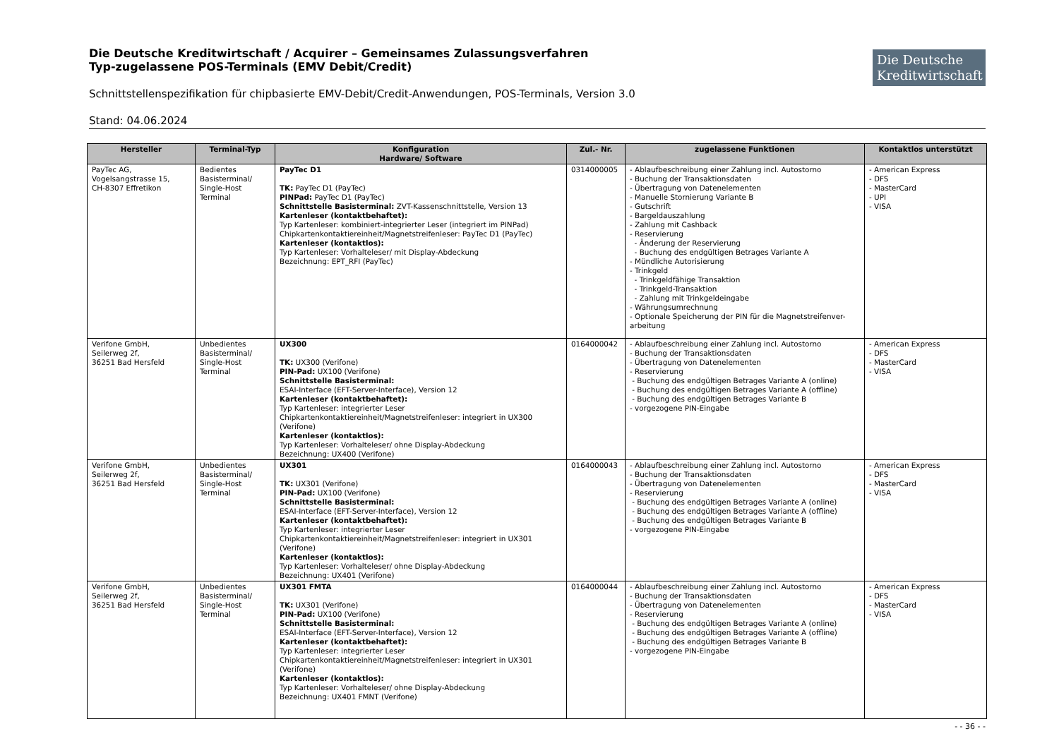Die Deutsche
Kreditwirtschaft
Die Deutsche Kreditwirtschaft / Acquirer – Gemeinsames Zulassungsverfahren
Typ-zugelassene POS-Terminals (EMV Debit/Credit)
Schnittstellenspezifikation für chipbasierte EMV-Debit/Credit-Anwendungen, POS-Terminals, Version 3.0
Stand: 04.06.2024
| Hersteller | Terminal-Typ | Konfiguration Hardware/ Software | Zul.- Nr. | zugelassene Funktionen | Kontaktlos unterstützt |
| --- | --- | --- | --- | --- | --- |
| PayTec AG, Vogelsangstrasse 15, CH-8307 Effretikon | Bedientes Basisterminal/ Single-Host Terminal | PayTec D1 TK: PayTec D1 (PayTec) PINPad: PayTec D1 (PayTec) Schnittstelle Basisterminal: ZVT-Kassenschnittstelle, Version 13 Kartenleser (kontaktbehaftet): Typ Kartenleser: kombiniert-integrierter Leser (integriert im PINPad) Chipkartenkontaktiereinheit/Magnetstreifenleser: PayTec D1 (PayTec) Kartenleser (kontaktlos): Typ Kartenleser: Vorhalteleser/ mit Display-Abdeckung Bezeichnung: EPT_RFI (PayTec) | 0314000005 | - Ablaufbeschreibung einer Zahlung incl. Autostorno - Buchung der Transaktionsdaten - Übertragung von Datenelementen - Manuelle Stornierung Variante B - Gutschrift - Bargeldauszahlung - Zahlung mit Cashback - Reservierung - Änderung der Reservierung - Buchung des endgültigen Betrages Variante A - Mündliche Autorisierung - Trinkgeld - Trinkgeldfähige Transaktion - Trinkgeld-Transaktion - Zahlung mit Trinkgeldeingabe - Währungsumrechnung - Optionale Speicherung der PIN für die Magnetstreifenver-arbeitung | - American Express - DFS - MasterCard - UPI - VISA |
| Verifone GmbH, Seilerweg 2f, 36251 Bad Hersfeld | Unbedientes Basisterminal/ Single-Host Terminal | UX300 TK: UX300 (Verifone) PIN-Pad: UX100 (Verifone) Schnittstelle Basisterminal: ESAI-Interface (EFT-Server-Interface), Version 12 Kartenleser (kontaktbehaftet): Typ Kartenleser: integrierter Leser Chipkartenkontaktiereinheit/Magnetstreifenleser: integriert in UX300 (Verifone) Kartenleser (kontaktlos): Typ Kartenleser: Vorhalteleser/ ohne Display-Abdeckung Bezeichnung: UX400 (Verifone) | 0164000042 | - Ablaufbeschreibung einer Zahlung incl. Autostorno - Buchung der Transaktionsdaten - Übertragung von Datenelementen - Reservierung - Buchung des endgültigen Betrages Variante A (online) - Buchung des endgültigen Betrages Variante A (offline) - Buchung des endgültigen Betrages Variante B - vorgezogene PIN-Eingabe | - American Express - DFS - MasterCard - VISA |
| Verifone GmbH, Seilerweg 2f, 36251 Bad Hersfeld | Unbedientes Basisterminal/ Single-Host Terminal | UX301 TK: UX301 (Verifone) PIN-Pad: UX100 (Verifone) Schnittstelle Basisterminal: ESAI-Interface (EFT-Server-Interface), Version 12 Kartenleser (kontaktbehaftet): Typ Kartenleser: integrierter Leser Chipkartenkontaktiereinheit/Magnetstreifenleser: integriert in UX301 (Verifone) Kartenleser (kontaktlos): Typ Kartenleser: Vorhalteleser/ ohne Display-Abdeckung Bezeichnung: UX401 (Verifone) | 0164000043 | - Ablaufbeschreibung einer Zahlung incl. Autostorno - Buchung der Transaktionsdaten - Übertragung von Datenelementen - Reservierung - Buchung des endgültigen Betrages Variante A (online) - Buchung des endgültigen Betrages Variante A (offline) - Buchung des endgültigen Betrages Variante B - vorgezogene PIN-Eingabe | - American Express - DFS - MasterCard - VISA |
| Verifone GmbH, Seilerweg 2f, 36251 Bad Hersfeld | Unbedientes Basisterminal/ Single-Host Terminal | UX301 FMTA TK: UX301 (Verifone) PIN-Pad: UX100 (Verifone) Schnittstelle Basisterminal: ESAI-Interface (EFT-Server-Interface), Version 12 Kartenleser (kontaktbehaftet): Typ Kartenleser: integrierter Leser Chipkartenkontaktiereinheit/Magnetstreifenleser: integriert in UX301 (Verifone) Kartenleser (kontaktlos): Typ Kartenleser: Vorhalteleser/ ohne Display-Abdeckung Bezeichnung: UX401 FMNT (Verifone) | 0164000044 | - Ablaufbeschreibung einer Zahlung incl. Autostorno - Buchung der Transaktionsdaten - Übertragung von Datenelementen - Reservierung - Buchung des endgültigen Betrages Variante A (online) - Buchung des endgültigen Betrages Variante A (offline) - Buchung des endgültigen Betrages Variante B - vorgezogene PIN-Eingabe | - American Express - DFS - MasterCard - VISA |
- - 36 - -